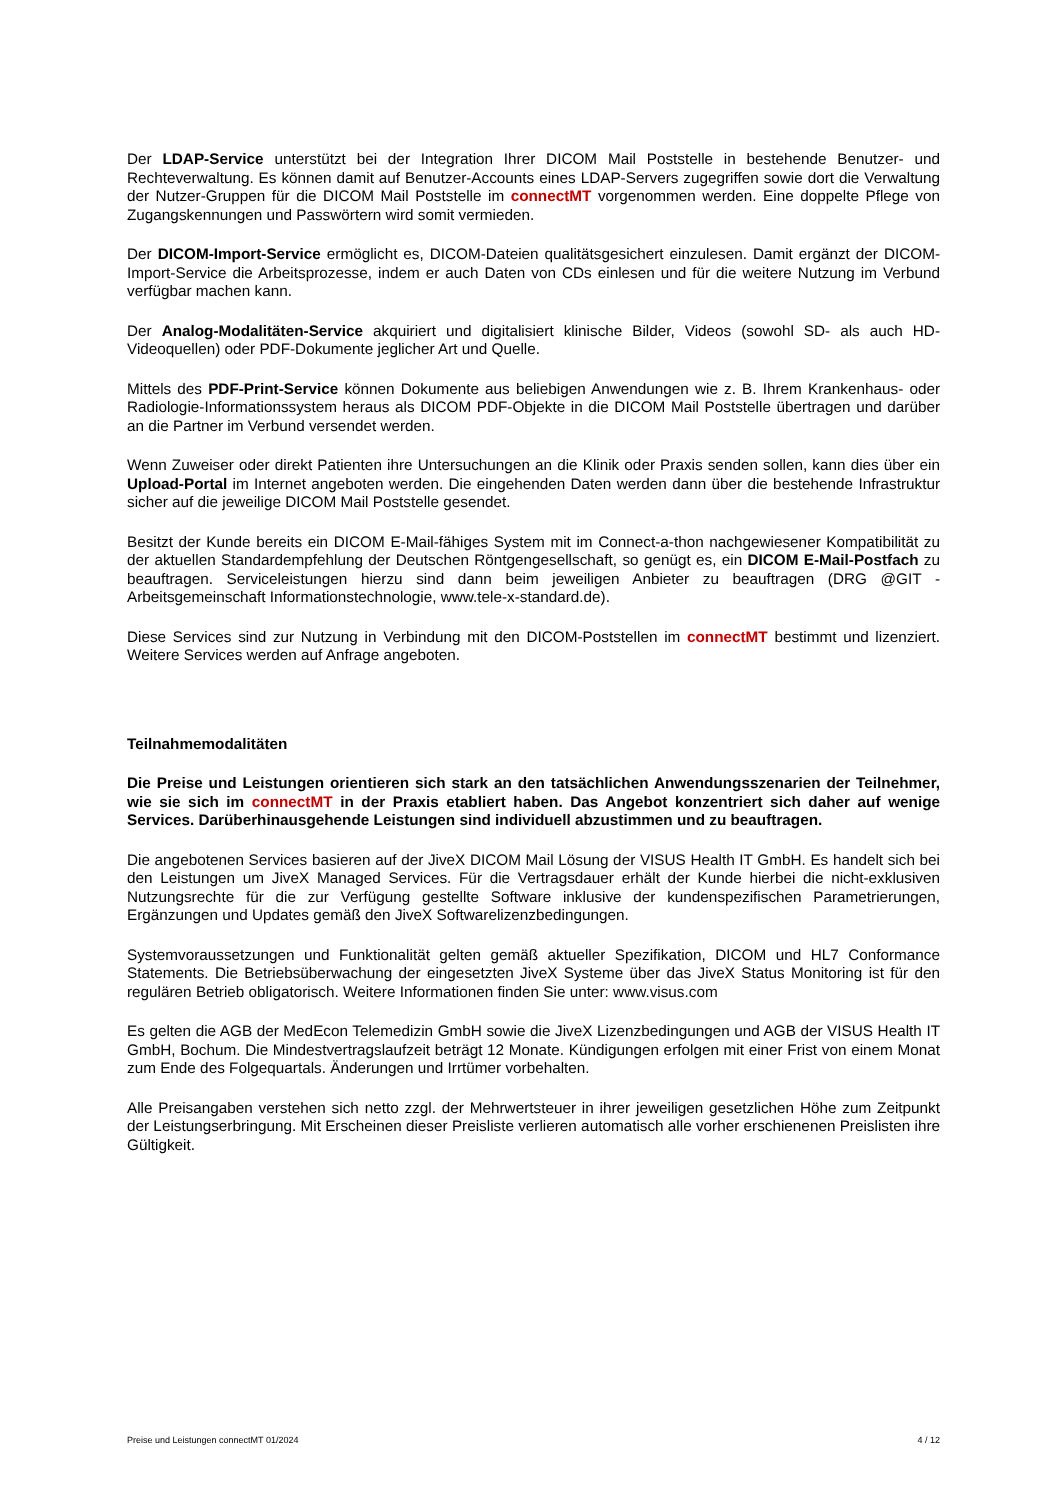Der LDAP-Service unterstützt bei der Integration Ihrer DICOM Mail Poststelle in bestehende Benutzer- und Rechteverwaltung. Es können damit auf Benutzer-Accounts eines LDAP-Servers zugegriffen sowie dort die Verwaltung der Nutzer-Gruppen für die DICOM Mail Poststelle im connectMT vorgenommen werden. Eine doppelte Pflege von Zugangskennungen und Passwörtern wird somit vermieden.
Der DICOM-Import-Service ermöglicht es, DICOM-Dateien qualitätsgesichert einzulesen. Damit ergänzt der DICOM-Import-Service die Arbeitsprozesse, indem er auch Daten von CDs einlesen und für die weitere Nutzung im Verbund verfügbar machen kann.
Der Analog-Modalitäten-Service akquiriert und digitalisiert klinische Bilder, Videos (sowohl SD- als auch HD-Videoquellen) oder PDF-Dokumente jeglicher Art und Quelle.
Mittels des PDF-Print-Service können Dokumente aus beliebigen Anwendungen wie z. B. Ihrem Krankenhaus- oder Radiologie-Informationssystem heraus als DICOM PDF-Objekte in die DICOM Mail Poststelle übertragen und darüber an die Partner im Verbund versendet werden.
Wenn Zuweiser oder direkt Patienten ihre Untersuchungen an die Klinik oder Praxis senden sollen, kann dies über ein Upload-Portal im Internet angeboten werden. Die eingehenden Daten werden dann über die bestehende Infrastruktur sicher auf die jeweilige DICOM Mail Poststelle gesendet.
Besitzt der Kunde bereits ein DICOM E-Mail-fähiges System mit im Connect-a-thon nachgewiesener Kompatibilität zu der aktuellen Standardempfehlung der Deutschen Röntgengesellschaft, so genügt es, ein DICOM E-Mail-Postfach zu beauftragen. Serviceleistungen hierzu sind dann beim jeweiligen Anbieter zu beauftragen (DRG @GIT - Arbeitsgemeinschaft Informationstechnologie, www.tele-x-standard.de).
Diese Services sind zur Nutzung in Verbindung mit den DICOM-Poststellen im connectMT bestimmt und lizenziert. Weitere Services werden auf Anfrage angeboten.
Teilnahmemodalitäten
Die Preise und Leistungen orientieren sich stark an den tatsächlichen Anwendungsszenarien der Teilnehmer, wie sie sich im connectMT in der Praxis etabliert haben. Das Angebot konzentriert sich daher auf wenige Services. Darüberhinausgehende Leistungen sind individuell abzustimmen und zu beauftragen.
Die angebotenen Services basieren auf der JiveX DICOM Mail Lösung der VISUS Health IT GmbH. Es handelt sich bei den Leistungen um JiveX Managed Services. Für die Vertragsdauer erhält der Kunde hierbei die nicht-exklusiven Nutzungsrechte für die zur Verfügung gestellte Software inklusive der kundenspezifischen Parametrierungen, Ergänzungen und Updates gemäß den JiveX Softwarelizenzbedingungen.
Systemvoraussetzungen und Funktionalität gelten gemäß aktueller Spezifikation, DICOM und HL7 Conformance Statements. Die Betriebsüberwachung der eingesetzten JiveX Systeme über das JiveX Status Monitoring ist für den regulären Betrieb obligatorisch. Weitere Informationen finden Sie unter: www.visus.com
Es gelten die AGB der MedEcon Telemedizin GmbH sowie die JiveX Lizenzbedingungen und AGB der VISUS Health IT GmbH, Bochum. Die Mindestvertragslaufzeit beträgt 12 Monate. Kündigungen erfolgen mit einer Frist von einem Monat zum Ende des Folgequartals. Änderungen und Irrtümer vorbehalten.
Alle Preisangaben verstehen sich netto zzgl. der Mehrwertsteuer in ihrer jeweiligen gesetzlichen Höhe zum Zeitpunkt der Leistungserbringung. Mit Erscheinen dieser Preisliste verlieren automatisch alle vorher erschienenen Preislisten ihre Gültigkeit.
Preise und Leistungen connectMT 01/2024 4 / 12